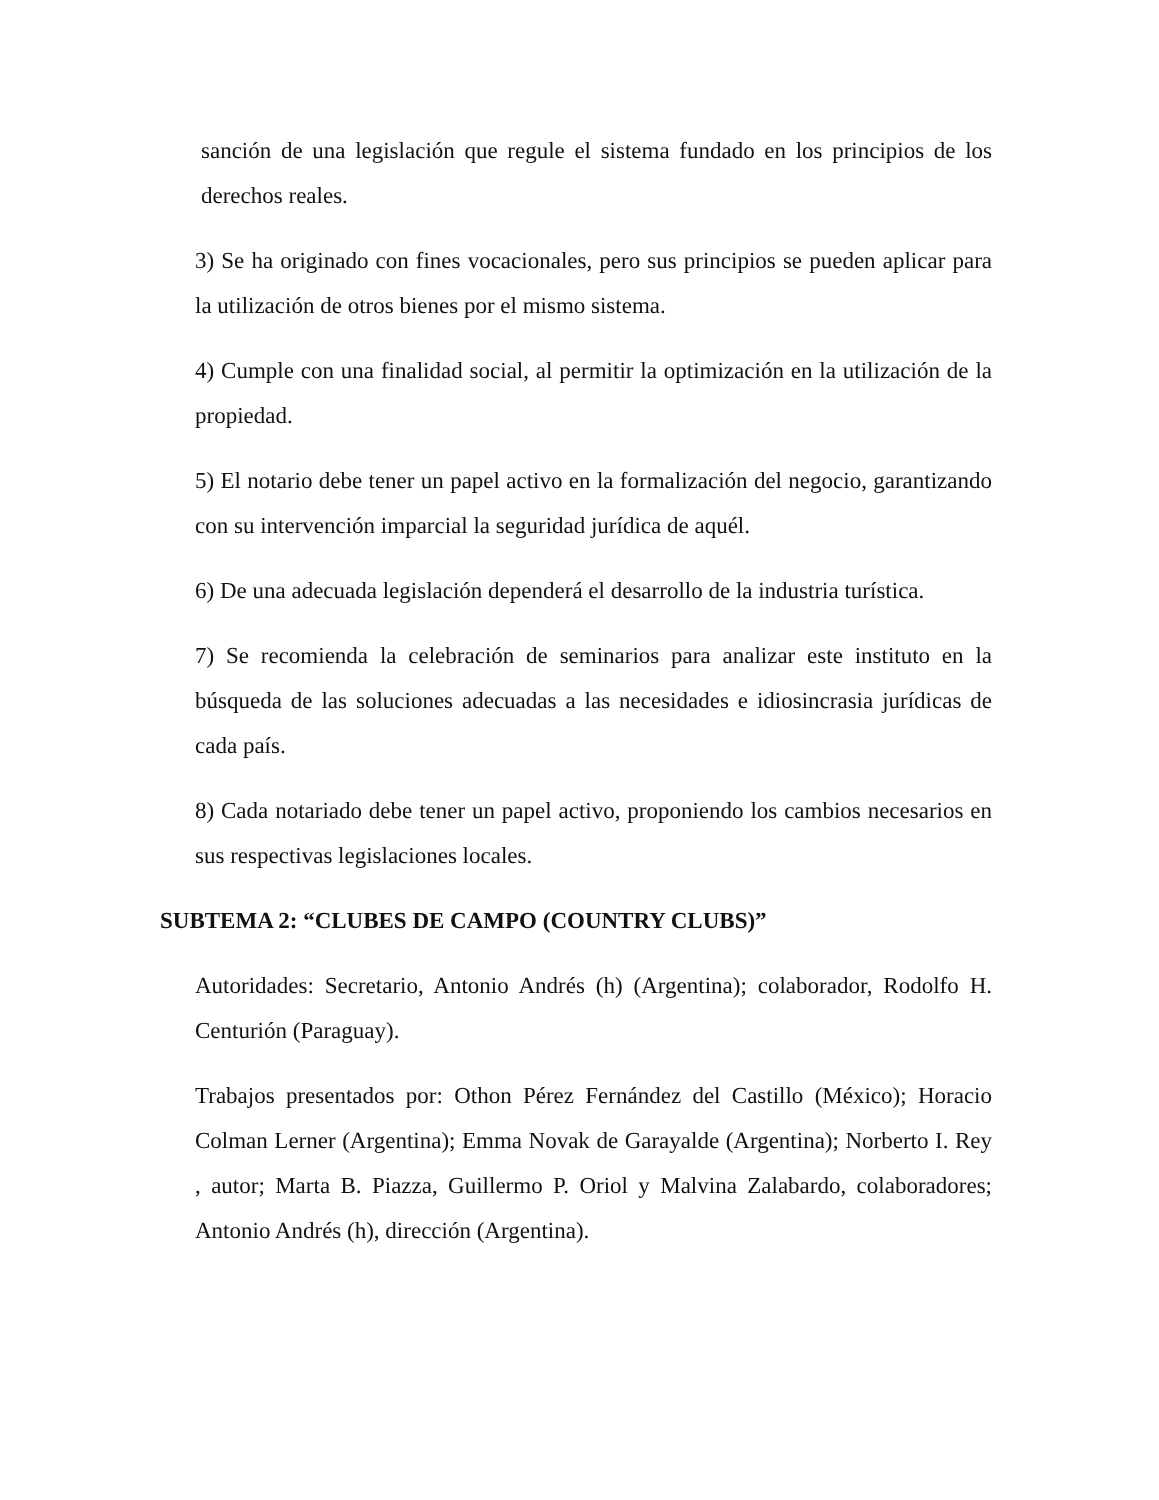sanción de una legislación que regule el sistema fundado en los principios de los derechos reales.
3) Se ha originado con fines vocacionales, pero sus principios se pueden aplicar para la utilización de otros bienes por el mismo sistema.
4) Cumple con una finalidad social, al permitir la optimización en la utilización de la propiedad.
5) El notario debe tener un papel activo en la formalización del negocio, garantizando con su intervención imparcial la seguridad jurídica de aquél.
6) De una adecuada legislación dependerá el desarrollo de la industria turística.
7) Se recomienda la celebración de seminarios para analizar este instituto en la búsqueda de las soluciones adecuadas a las necesidades e idiosincrasia jurídicas de cada país.
8) Cada notariado debe tener un papel activo, proponiendo los cambios necesarios en sus respectivas legislaciones locales.
SUBTEMA 2: “CLUBES DE CAMPO (COUNTRY CLUBS)”
Autoridades: Secretario, Antonio Andrés (h) (Argentina); colaborador, Rodolfo H. Centurión (Paraguay).
Trabajos presentados por: Othon Pérez Fernández del Castillo (México); Horacio Colman Lerner (Argentina); Emma Novak de Garayalde (Argentina); Norberto I. Rey , autor; Marta B. Piazza, Guillermo P. Oriol y Malvina Zalabardo, colaboradores; Antonio Andrés (h), dirección (Argentina).